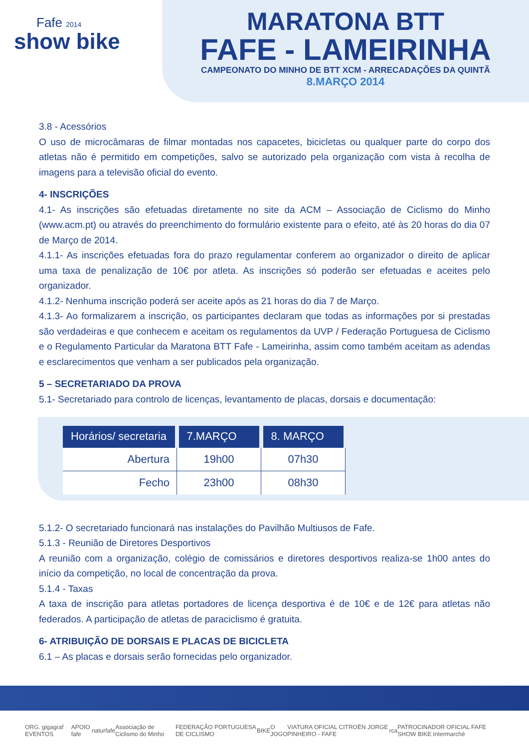Fafe 2014
show bike
MARATONA BTT
FAFE - LAMEIRINHA
CAMPEONATO DO MINHO DE BTT XCM - ARRECADAÇÕES DA QUINTÃ
8.MARÇO 2014
3.8 - Acessórios
O uso de microcâmaras de filmar montadas nos capacetes, bicicletas ou qualquer parte do corpo dos atletas não é permitido em competições, salvo se autorizado pela organização com vista à recolha de imagens para a televisão oficial do evento.
4- INSCRIÇÕES
4.1- As inscrições são efetuadas diretamente no site da ACM – Associação de Ciclismo do Minho (www.acm.pt) ou através do preenchimento do formulário existente para o efeito, até às 20 horas do dia 07 de Março de 2014.
4.1.1- As inscrições efetuadas fora do prazo regulamentar conferem ao organizador o direito de aplicar uma taxa de penalização de 10€ por atleta. As inscrições só poderão ser efetuadas e aceites pelo organizador.
4.1.2- Nenhuma inscrição poderá ser aceite após as 21 horas do dia 7 de Março.
4.1.3- Ao formalizarem a inscrição, os participantes declaram que todas as informações por si prestadas são verdadeiras e que conhecem e aceitam os regulamentos da UVP / Federação Portuguesa de Ciclismo e o Regulamento Particular da Maratona BTT Fafe - Lameirinha, assim como também aceitam as adendas e esclarecimentos que venham a ser publicados pela organização.
5 – SECRETARIADO DA PROVA
5.1- Secretariado para controlo de licenças, levantamento de placas, dorsais e documentação:
| Horários/ secretaria | 7.MARÇO | 8. MARÇO |
| --- | --- | --- |
| Abertura | 19h00 | 07h30 |
| Fecho | 23h00 | 08h30 |
5.1.2- O secretariado funcionará nas instalações do Pavilhão Multiusos de Fafe.
5.1.3 - Reunião de Diretores Desportivos
A reunião com a organização, colégio de comissários e diretores desportivos realiza-se 1h00 antes do início da competição, no local de concentração da prova.
5.1.4 - Taxas
A taxa de inscrição para atletas portadores de licença desportiva é de 10€ e de 12€ para atletas não federados. A participação de atletas de paraciclismo é gratuita.
6- ATRIBUIÇÃO DE DORSAIS E PLACAS DE BICICLETA
6.1 – As placas e dorsais serão fornecidas pelo organizador.
ORG. gigagraf EVENTOS APOIO fafe naturfafe Associação de Ciclismo do Minho FEDERAÇÃO PORTUGUESA DE CICLISMO BIKE O JOGO VIATURA OFICIAL CITROËN JORGE PINHEIRO - FAFE rca PATROCINADOR OFICIAL FAFE SHOW BIKE Intermarché